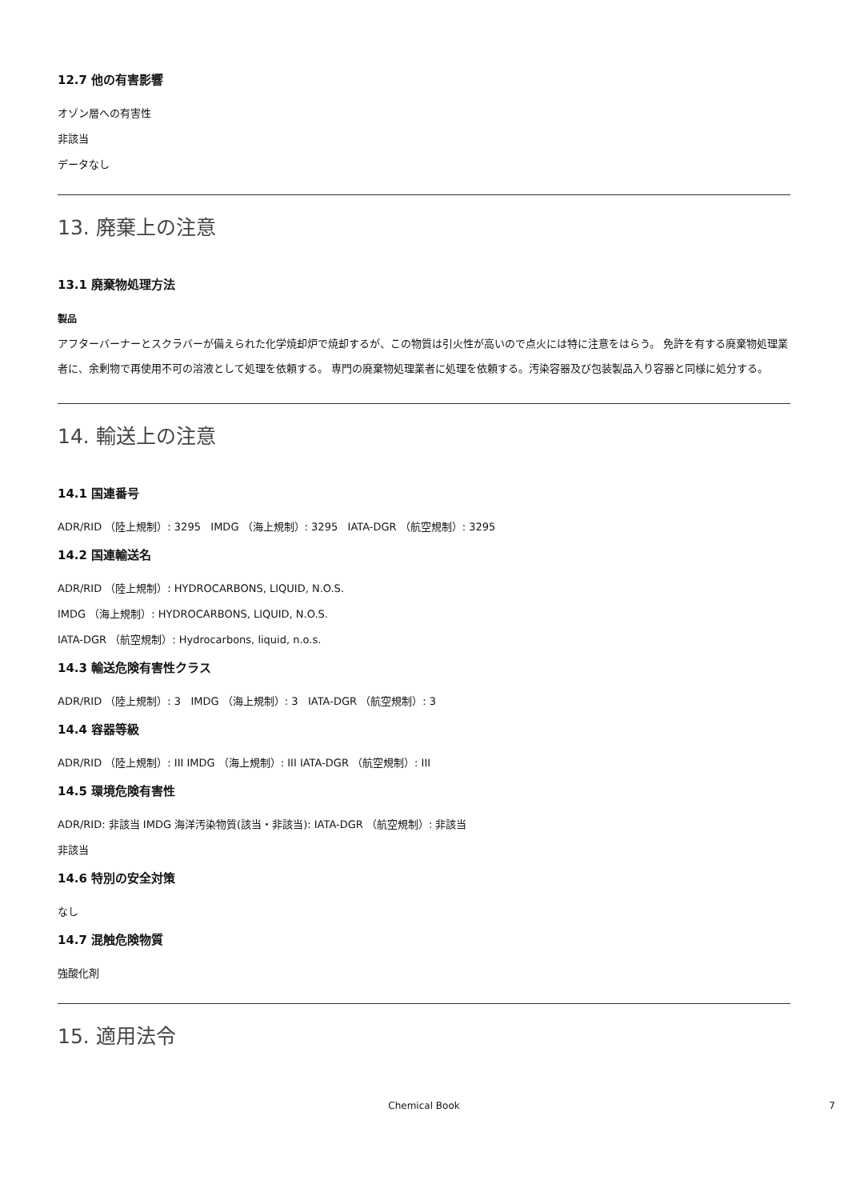12.7 他の有害影響
オゾン層への有害性
非該当
データなし
13. 廃棄上の注意
13.1 廃棄物処理方法
製品
アフターバーナーとスクラバーが備えられた化学焼却炉で焼却するが、この物質は引火性が高いので点火には特に注意をはらう。 免許を有する廃棄物処理業者に、余剰物で再使用不可の溶液として処理を依頼する。 専門の廃棄物処理業者に処理を依頼する。汚染容器及び包装製品入り容器と同様に処分する。
14. 輸送上の注意
14.1 国連番号
ADR/RID （陸上規制）: 3295 IMDG （海上規制）: 3295 IATA-DGR （航空規制）: 3295
14.2 国連輸送名
ADR/RID （陸上規制）: HYDROCARBONS, LIQUID, N.O.S.
IMDG （海上規制）: HYDROCARBONS, LIQUID, N.O.S.
IATA-DGR （航空規制）: Hydrocarbons, liquid, n.o.s.
14.3 輸送危険有害性クラス
ADR/RID （陸上規制）: 3 IMDG （海上規制）: 3 IATA-DGR （航空規制）: 3
14.4 容器等級
ADR/RID （陸上規制）: III IMDG （海上規制）: III IATA-DGR （航空規制）: III
14.5 環境危険有害性
ADR/RID: 非該当 IMDG 海洋汚染物質(該当・非該当): IATA-DGR （航空規制）: 非該当
非該当
14.6 特別の安全対策
なし
14.7 混触危険物質
強酸化剤
15. 適用法令
Chemical Book 7